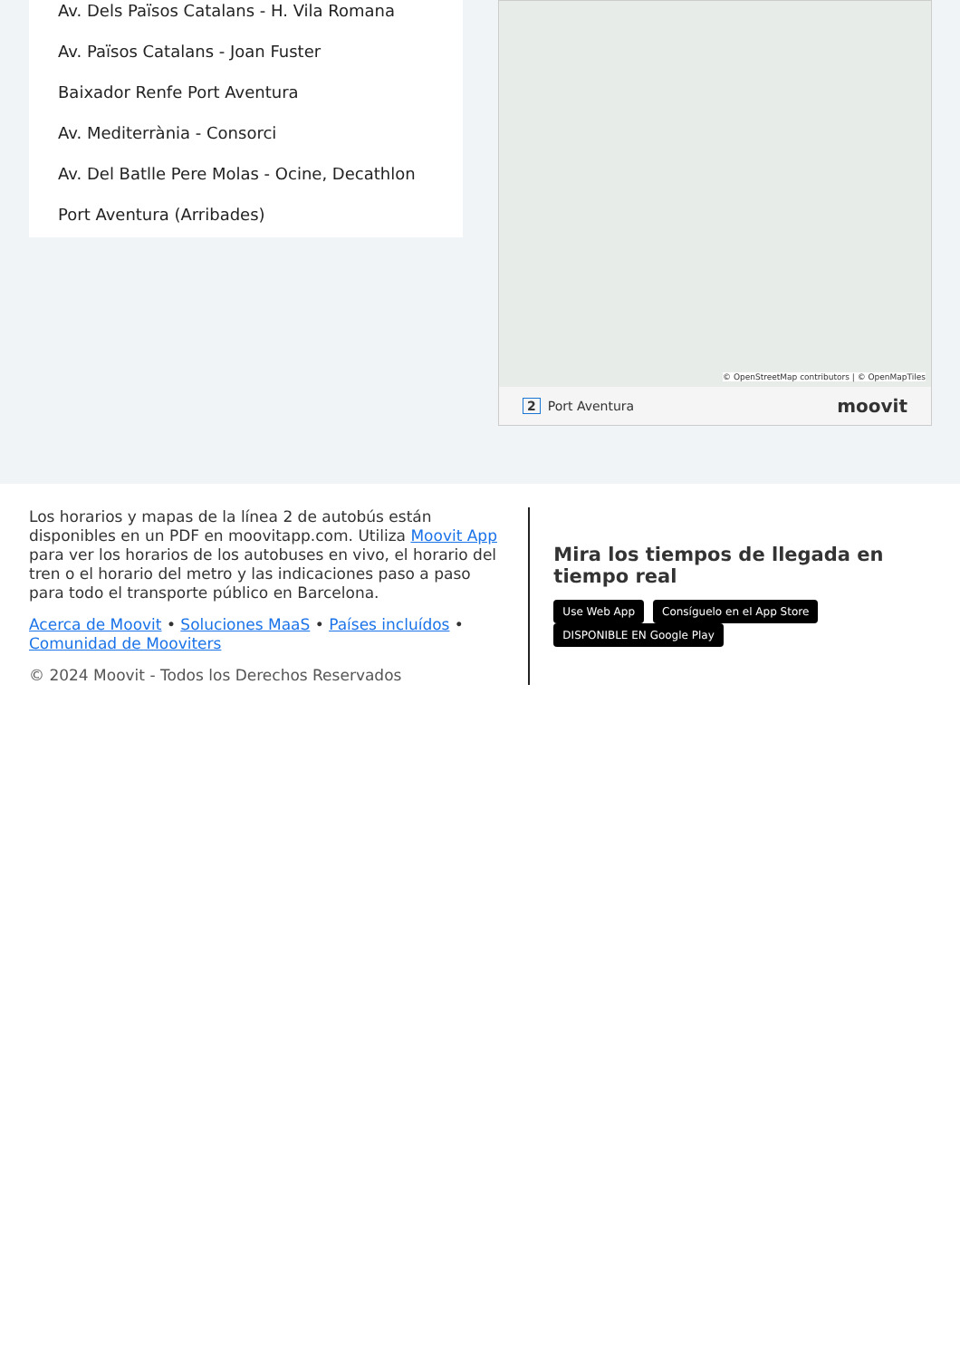Av. Dels Països Catalans - H. Vila Romana
Av. Països Catalans - Joan Fuster
Baixador Renfe Port Aventura
Av. Mediterrània - Consorci
Av. Del Batlle Pere Molas - Ocine, Decathlon
Port Aventura (Arribades)
© OpenStreetMap contributors | © OpenMapTiles
2 Port Aventura moovit
Los horarios y mapas de la línea 2 de autobús están disponibles en un PDF en moovitapp.com. Utiliza Moovit App para ver los horarios de los autobuses en vivo, el horario del tren o el horario del metro y las indicaciones paso a paso para todo el transporte público en Barcelona.
Acerca de Moovit • Soluciones MaaS • Países incluídos • Comunidad de Mooviters
© 2024 Moovit - Todos los Derechos Reservados
Mira los tiempos de llegada en tiempo real
Use Web App Consíguelo en el App Store DISPONIBLE EN Google Play